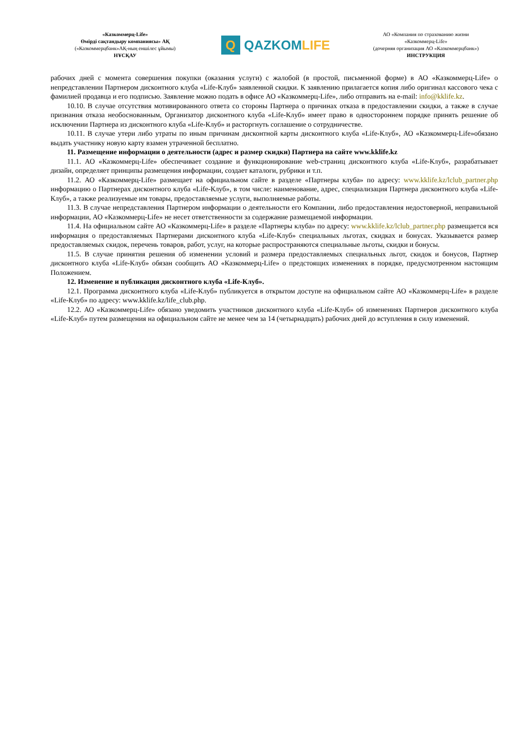«Казкоммерц-Life»
Өмірді сақтандыру компаниясы» АҚ
(«Казкоммерцбанк»АҚ-ның еншілес ұйымы)
НҰСҚАУ
Q QAZKOM LIFE
АО «Компания по страхованию жизни
«Казкоммерц-Life»
(дочерняя организация АО «Казкоммерцбанк»)
ИНСТРУКЦИЯ
рабочих дней с момента совершения покупки (оказания услуги) с жалобой (в простой, письменной форме) в АО «Казкоммерц-Life» о непредставлении Партнером дисконтного клуба «Life-Клуб» заявленной скидки. К заявлению прилагается копия либо оригинал кассового чека с фамилией продавца и его подписью. Заявление можно подать в офисе АО «Казкоммерц-Life», либо отправить на e-mail: info@kklife.kz.
10.10. В случае отсутствия мотивированного ответа со стороны Партнера о причинах отказа в предоставлении скидки, а также в случае признания отказа необоснованным, Организатор дисконтного клуба «Life-Клуб» имеет право в одностороннем порядке принять решение об исключении Партнера из дисконтного клуба «Life-Клуб» и расторгнуть соглашение о сотрудничестве.
10.11. В случае утери либо утраты по иным причинам дисконтной карты дисконтного клуба «Life-Клуб», АО «Казкоммерц-Life»обязано выдать участнику новую карту взамен утраченной бесплатно.
11. Размещение информации о деятельности (адрес и размер скидки) Партнера на сайте www.kklife.kz
11.1. АО «Казкоммерц-Life» обеспечивает создание и функционирование web-страниц дисконтного клуба «Life-Клуб», разрабатывает дизайн, определяет принципы размещения информации, создает каталоги, рубрики и т.п.
11.2. АО «Казкоммерц-Life» размещает на официальном сайте в разделе «Партнеры клуба» по адресу: www.kklife.kz/lclub_partner.php информацию о Партнерах дисконтного клуба «Life-Клуб», в том числе: наименование, адрес, специализация Партнера дисконтного клуба «Life-Клуб», а также реализуемые им товары, предоставляемые услуги, выполняемые работы.
11.3. В случае непредставления Партнером информации о деятельности его Компании, либо предоставления недостоверной, неправильной информации, АО «Казкоммерц-Life» не несет ответственности за содержание размещаемой информации.
11.4. На официальном сайте АО «Казкоммерц-Life» в разделе «Партнеры клуба» по адресу: www.kklife.kz/lclub_partner.php размещается вся информация о предоставляемых Партнерами дисконтного клуба «Life-Клуб» специальных льготах, скидках и бонусах. Указывается размер предоставляемых скидок, перечень товаров, работ, услуг, на которые распространяются специальные льготы, скидки и бонусы.
11.5. В случае принятия решения об изменении условий и размера предоставляемых специальных льгот, скидок и бонусов, Партнер дисконтного клуба «Life-Клуб» обязан сообщить АО «Казкоммерц-Life» о предстоящих изменениях в порядке, предусмотренном настоящим Положением.
12. Изменение и публикация дисконтного клуба «Life-Клуб».
12.1. Программа дисконтного клуба «Life-Клуб» публикуется в открытом доступе на официальном сайте АО «Казкоммерц-Life» в разделе «Life-Клуб» по адресу: www.kklife.kz/life_club.php.
12.2. АО «Казкоммерц-Life» обязано уведомить участников дисконтного клуба «Life-Клуб» об изменениях Партнеров дисконтного клуба «Life-Клуб» путем размещения на официальном сайте не менее чем за 14 (четырнадцать) рабочих дней до вступления в силу изменений.